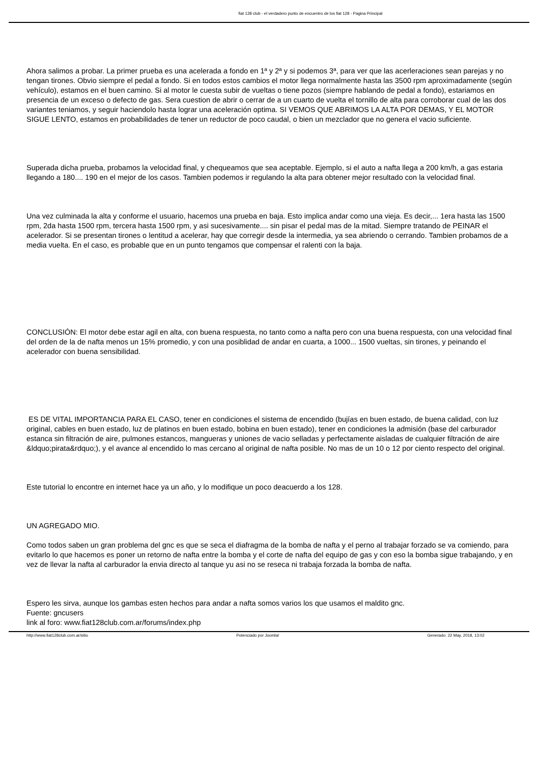fiat 128 club - el verdadero punto de encuentro de los fiat 128 - Pagina Principal
Ahora salimos a probar. La primer prueba es una acelerada a fondo en 1ª y 2ª y si podemos 3ª, para ver que las acerleraciones sean parejas y no tengan tirones. Obvio siempre el pedal a fondo. Si en todos estos cambios el motor llega normalmente hasta las 3500 rpm aproximadamente (según vehículo), estamos en el buen camino. Si al motor le cuesta subir de vueltas o tiene pozos (siempre hablando de pedal a fondo), estariamos en presencia de un exceso o defecto de gas. Sera cuestion de abrir o cerrar de a un cuarto de vuelta el tornillo de alta para corroborar cual de las dos variantes teniamos, y seguir haciendolo hasta lograr una aceleración optima. SI VEMOS QUE ABRIMOS LA ALTA POR DEMAS, Y EL MOTOR SIGUE LENTO, estamos en probabilidades de tener un reductor de poco caudal, o bien un mezclador que no genera el vacio suficiente.
Superada dicha prueba, probamos la velocidad final, y chequeamos que sea aceptable. Ejemplo, si el auto a nafta llega a 200 km/h, a gas estaria llegando a 180.... 190 en el mejor de los casos. Tambien podemos ir regulando la alta para obtener mejor resultado con la velocidad final.
Una vez culminada la alta y conforme el usuario, hacemos una prueba en baja. Esto implica andar como una vieja. Es decir,... 1era hasta las 1500 rpm, 2da hasta 1500 rpm, tercera hasta 1500 rpm, y asi sucesivamente.... sin pisar el pedal mas de la mitad. Siempre tratando de PEINAR el acelerador. Si se presentan tirones o lentitud a acelerar, hay que corregir desde la intermedia, ya sea abriendo o cerrando. Tambien probamos de a media vuelta. En el caso, es probable que en un punto tengamos que compensar el ralenti con la baja.
CONCLUSIÓN: El motor debe estar agil en alta, con buena respuesta, no tanto como a nafta pero con una buena respuesta, con una velocidad final del orden de la de nafta menos un 15% promedio, y con una posiblidad de andar en cuarta, a 1000... 1500 vueltas, sin tirones, y peinando el acelerador con buena sensibilidad.
ES DE VITAL IMPORTANCIA PARA EL CASO, tener en condiciones el sistema de encendido (bujías en buen estado, de buena calidad, con luz original, cables en buen estado, luz de platinos en buen estado, bobina en buen estado), tener en condiciones la admisión (base del carburador estanca sin filtración de aire, pulmones estancos, mangueras y uniones de vacio selladas y perfectamente aisladas de cualquier filtración de aire &ldquo;pirata&rdquo;), y el avance al encendido lo mas cercano al original de nafta posible. No mas de un 10 o 12 por ciento respecto del original.
Este tutorial lo encontre en internet hace ya un año, y lo modifique un poco deacuerdo a los 128.
UN AGREGADO MIO.
Como todos saben un gran problema del gnc es que se seca el diafragma de la bomba de nafta y el perno al trabajar forzado se va comiendo, para evitarlo lo que hacemos es poner un retorno de nafta entre la bomba y el corte de nafta del equipo de gas y con eso la bomba sigue trabajando, y en vez de llevar la nafta al carburador la envia directo al tanque yu asi no se reseca ni trabaja forzada la bomba de nafta.
Espero les sirva, aunque los gambas esten hechos para andar a nafta somos varios los que usamos el maldito gnc.
Fuente: gncusers
link al foro: www.fiat128club.com.ar/forums/index.php
http://www.fiat128club.com.ar/sitio Potenciado por Joomla! Generado: 22 May, 2018, 13:02